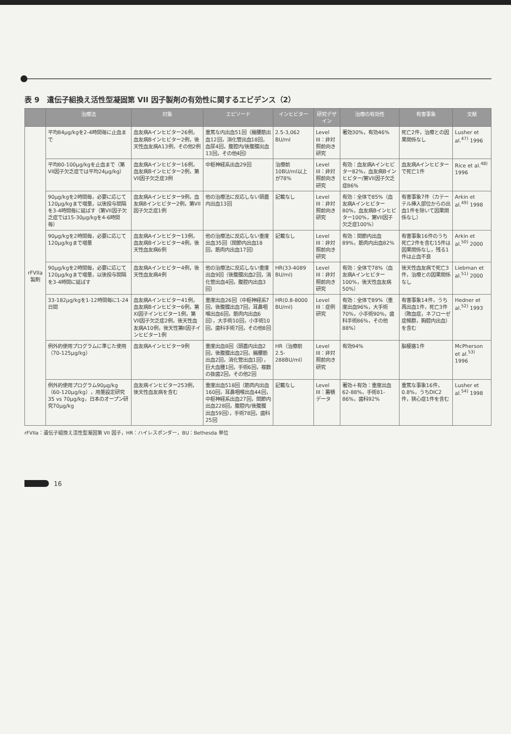表 9　遺伝子組換え活性型凝固第 VII 因子製剤の有効性に関するエビデンス（2）
| | 治療法 | 対象 | エピソード | インヒビター | 研究デザイン | 治療の有効性 | 有害事象 | 文献 |
| --- | --- | --- | --- | --- | --- | --- | --- | --- |
| rFVIIa 製剤 | 平均84μg/kgを2-4時間毎に止血まで | 血友病Aインヒビター26例，血友病Bインヒビター2例，後天性血友病A13例，その他2例 | 重篤な内出血51回（腸腰筋出血12回，消化管出血18回，血尿4回，腹腔内/後腹膜出血13回，その他4回） | 2.5-3,062 BU/ml | Level III：非対照前向き研究 | 著効30%，有効46% | 死亡2件，治療との因果関係なし | Lusher et al.<sup>47)</sup> 1996 |
| | 平均80-100μg/kgを止血まで（第VII因子欠乏症では平均24μg/kg） | 血友病Aインヒビター16例，血友病Bインヒビター2例，第VII因子欠乏症3例 | 中枢神経系出血29回 | 治療前10BU/ml以上が78% | Level III：非対照前向き研究 | 有効：血友病Aインヒビター82%，血友病Bインヒビター/第VII因子欠乏症86% | 血友病Aインヒビターで死亡1件 | Rice et al.<sup>48)</sup> 1996 |
| | 90μg/kgを2時間毎，必要に応じて120μg/kgまで増量，以後投与間隔を3-4時間毎に延ばす（第VII因子欠乏症では15-30μg/kgを4-6時間毎） | 血友病Aインヒビター9例，血友病Bインヒビター2例，第VII因子欠乏症1例 | 他の治療法に反応しない頭蓋内出血13回 | 記載なし | Level III：非対照前向き研究 | 有効：全体で85%（血友病Aインヒビター80%，血友病Bインヒビター100%，第VII因子欠乏症100%） | 有害事象7件（カテーテル挿入部位からの出血1件を除いて因果関係なし） | Arkin et al.<sup>49)</sup> 1998 |
| | 90μg/kgを2時間毎，必要に応じて120μg/kgまで増量 | 血友病Aインヒビター13例，血友病Bインヒビター4例，後天性血友病6例 | 他の治療法に反応しない重度出血35回（関節内出血18回，筋肉内出血17回） | 記載なし | Level III：非対照前向き研究 | 有効：関節内出血89%，筋肉内出血82% | 有害事象16件のうち死亡2件を含む15件は因果関係なし，残る1件は止血不良 | Arkin et al.<sup>50)</sup> 2000 |
| | 90μg/kgを2時間毎，必要に応じて120μg/kgまで増量，以後投与間隔を3-4時間に延ばす | 血友病Aインヒビター4例，後天性血友病4例 | 他の治療法に反応しない重度出血9回（後腹膜出血2回，消化管出血4回，腹腔内出血3回） | HR(33-4089 BU/ml) | Level III：非対照前向き研究 | 有効：全体で78%（血友病Aインヒビター100%，後天性血友病50%） | 後天性血友病で死亡3件，治療との因果関係なし | Liebman et al.<sup>51)</sup> 2000 |
| | 33-182μg/kgを1-12時間毎に1-24日間 | 血友病Aインヒビター41例，血友病Bインヒビター6例，第XI因子インヒビター1例，第VII因子欠乏症2例，後天性血友病A10例，後天性第II因子インヒビター1例 | 重度出血26回（中枢神経系7回，後腹膜出血7回，耳鼻咽喉出血6回，筋肉内出血6回），大手術10回，小手術10回，歯科手術7回，その他8回 | HR(0.8-8000 BU/ml) | Level III：症例研究 | 有効：全体で89%（重度出血96%，大手術70%，小手術90%，歯科手術86%，その他88%） | 有害事象14件，うち再出血1件，死亡3件（敗血症，ネフローゼ症候群，胸腔内出血）を含む | Hedner et al.<sup>52)</sup> 1993 |
| | 例外的使用プログラムに準じた使用（70-125μg/kg） | 血友病Aインヒビター9例 | 重度出血8回（頭蓋内出血2回，後腹膜出血2回，腸腰筋出血2回，消化管出血1回），巨大血腫1回，手術6回，複数の抜歯2回，その他2回 | HR（治療前2.5-288BU/ml） | Level III：非対照前向き研究 | 有効94% | 脳梗塞1件 | McPherson et al.<sup>53)</sup> 1996 |
| | 例外的使用プログラム90μg/kg（60-120μg/kg），用量設定研究35 vs 70μg/kg，日本のオープン研究70μg/kg | 血友病インヒビター253例，後天性血友病を含む | 重度出血518回（筋肉内出血160回，耳鼻咽喉出血44回，中枢神経系出血27回，関節内出血228回，腹腔内/後腹膜出血59回），手術78回，歯科25回 | 記載なし | Level III：蓄積データ | 著効＋有効：重度出血62-88%，手術81-86%，歯科92% | 重篤な事象16件，0.8%，うちDIC2件，狭心症1件を含む | Lusher et al.<sup>54)</sup> 1998 |
rFVIIa：遺伝子組換え活性型凝固第 VII 因子，HR：ハイレスポンダー，BU：Bethesda 単位
16